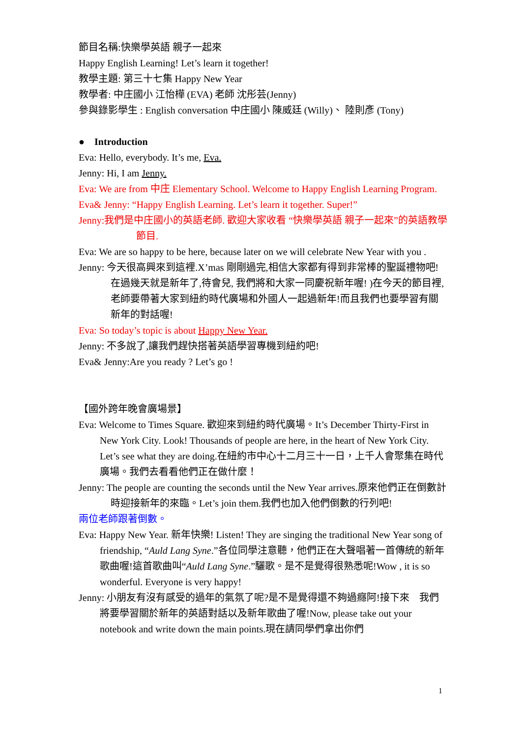節目名稱:快樂學英語 親子一起來
Happy English Learning! Let’s learn it together!
教學主題: 第三十七集 Happy New Year
教學者: 中庄國小 江怡樺 (EVA) 老師 沈彤芸(Jenny)
參與錄影學生 : English conversation 中庄國小 陳威廷 (Willy)、 陸則彥 (Tony)
● Introduction
Eva: Hello, everybody. It’s me, Eva.
Jenny: Hi, I am Jenny.
Eva: We are from 中庄 Elementary School. Welcome to Happy English Learning Program.
Eva& Jenny: “Happy English Learning. Let’s learn it together. Super!”
Jenny:我們是中庄國小的英語老師. 歡迎大家收看 “快樂學英語 親子一起來”的英語教學節目.
Eva: We are so happy to be here, because later on we will celebrate New Year with you .
Jenny: 今天很高興來到這裡.X’mas 剛剛過完,相信大家都有得到非常棒的聖誕禮物吧!在過幾天就是新年了,待會兒, 我們將和大家一同慶祝新年喔! )在今天的節目裡,老師要帶著大家到紐約時代廣場和外國人一起過新年!而且我們也要學習有關新年的對話喔!
Eva: So today’s topic is about Happy New Year.
Jenny: 不多說了,讓我們趕快搭著英語學習專機到紐約吧!
Eva& Jenny:Are you ready ? Let’s go !
【國外跨年晚會廣場景】
Eva: Welcome to Times Square. 歡迎來到紐約時代廣場。It’s December Thirty-First in New York City. Look! Thousands of people are here, in the heart of New York City. Let’s see what they are doing.在紐約市中心十二月三十一日，上千人會聚集在時代廣場。我們去看看他們正在做什麼！
Jenny: The people are counting the seconds until the New Year arrives.原來他們正在倒數計時迎接新年的來臨。Let’s join them.我們也加入他們倒數的行列吧!
兩位老師跟著倒數。
Eva: Happy New Year. 新年快樂! Listen! They are singing the traditional New Year song of friendship, “Auld Lang Syne.”各位同學注意聽，他們正在大聲唱著一首傳統的新年歌曲喔!這首歌曲叫“Auld Lang Syne.”驪歌。是不是覺得很熟悉呢!Wow , it is so wonderful. Everyone is very happy!
Jenny: 小朋友有沒有感受的過年的氣氛了呢?是不是覺得還不夠過癮阿!接下來 我們將要學習關於新年的英語對話以及新年歌曲了喔!Now, please take out your notebook and write down the main points.現在請同學們拿出你們
1